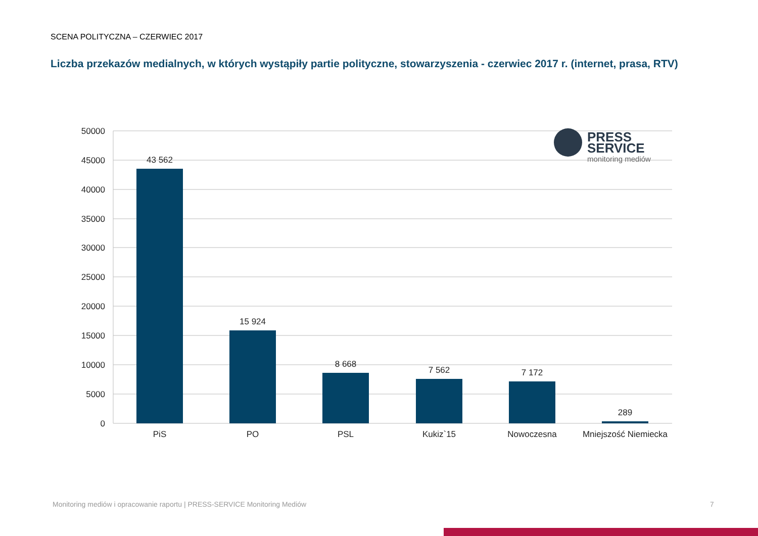SCENA POLITYCZNA – CZERWIEC 2017
Liczba przekazów medialnych, w których wystąpiły partie polityczne, stowarzyszenia - czerwiec 2017 r. (internet, prasa, RTV)
50000
45000
40000
35000
30000
25000
20000
15000
10000
5000
0
43 562
15 924
8 668
7 562
7 172
289
PiS
PO
PSL
Kukiz`15
Nowoczesna
Mniejszość Niemiecka
PRESS
SERVICE
monitoring mediów
Monitoring mediów i opracowanie raportu | PRESS-SERVICE Monitoring Mediów
7